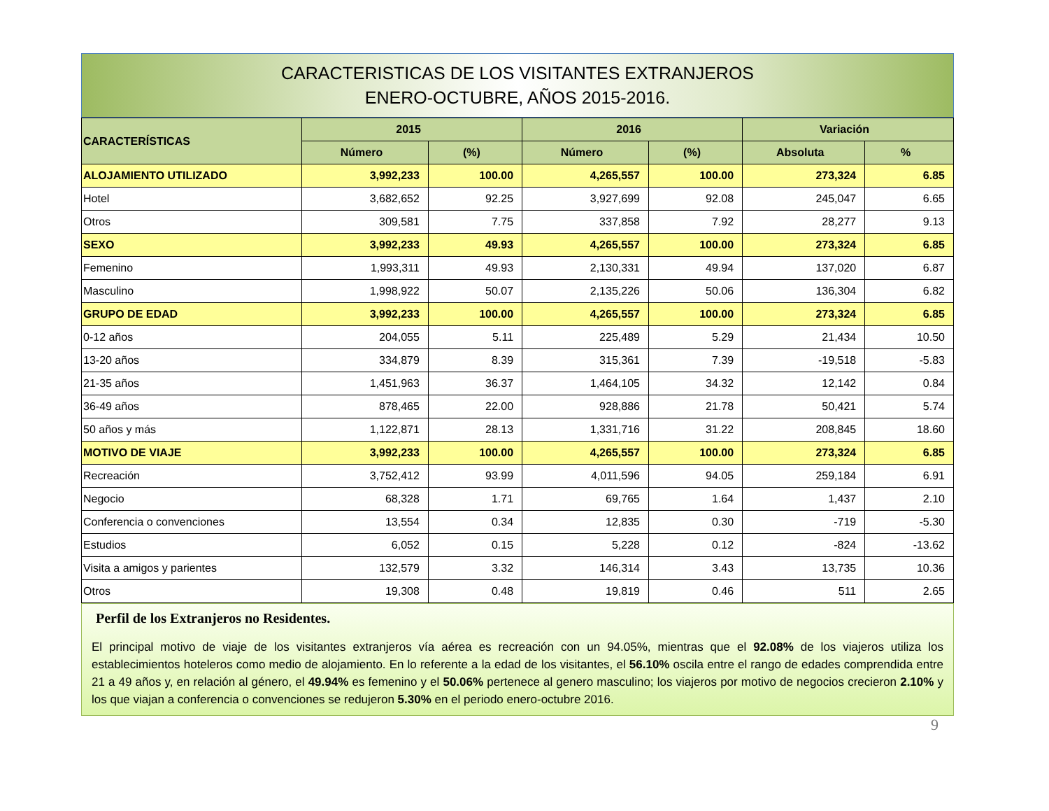CARACTERISTICAS DE LOS VISITANTES EXTRANJEROS
ENERO-OCTUBRE, AÑOS 2015-2016.
| CARACTERÍSTICAS | 2015 | | 2016 | | Variación | |
| --- | --- | --- | --- | --- | --- | --- |
| | Número | (%) | Número | (%) | Absoluta | % |
| ALOJAMIENTO UTILIZADO | 3,992,233 | 100.00 | 4,265,557 | 100.00 | 273,324 | 6.85 |
| Hotel | 3,682,652 | 92.25 | 3,927,699 | 92.08 | 245,047 | 6.65 |
| Otros | 309,581 | 7.75 | 337,858 | 7.92 | 28,277 | 9.13 |
| SEXO | 3,992,233 | 49.93 | 4,265,557 | 100.00 | 273,324 | 6.85 |
| Femenino | 1,993,311 | 49.93 | 2,130,331 | 49.94 | 137,020 | 6.87 |
| Masculino | 1,998,922 | 50.07 | 2,135,226 | 50.06 | 136,304 | 6.82 |
| GRUPO DE EDAD | 3,992,233 | 100.00 | 4,265,557 | 100.00 | 273,324 | 6.85 |
| 0-12 años | 204,055 | 5.11 | 225,489 | 5.29 | 21,434 | 10.50 |
| 13-20 años | 334,879 | 8.39 | 315,361 | 7.39 | -19,518 | -5.83 |
| 21-35 años | 1,451,963 | 36.37 | 1,464,105 | 34.32 | 12,142 | 0.84 |
| 36-49 años | 878,465 | 22.00 | 928,886 | 21.78 | 50,421 | 5.74 |
| 50 años y más | 1,122,871 | 28.13 | 1,331,716 | 31.22 | 208,845 | 18.60 |
| MOTIVO DE VIAJE | 3,992,233 | 100.00 | 4,265,557 | 100.00 | 273,324 | 6.85 |
| Recreación | 3,752,412 | 93.99 | 4,011,596 | 94.05 | 259,184 | 6.91 |
| Negocio | 68,328 | 1.71 | 69,765 | 1.64 | 1,437 | 2.10 |
| Conferencia o convenciones | 13,554 | 0.34 | 12,835 | 0.30 | -719 | -5.30 |
| Estudios | 6,052 | 0.15 | 5,228 | 0.12 | -824 | -13.62 |
| Visita a amigos y parientes | 132,579 | 3.32 | 146,314 | 3.43 | 13,735 | 10.36 |
| Otros | 19,308 | 0.48 | 19,819 | 0.46 | 511 | 2.65 |
Perfil de los Extranjeros no Residentes.
El principal motivo de viaje de los visitantes extranjeros vía aérea es recreación con un 94.05%, mientras que el 92.08% de los viajeros utiliza los establecimientos hoteleros como medio de alojamiento. En lo referente a la edad de los visitantes, el 56.10% oscila entre el rango de edades comprendida entre 21 a 49 años y, en relación al género, el 49.94% es femenino y el 50.06% pertenece al genero masculino; los viajeros por motivo de negocios crecieron 2.10% y los que viajan a conferencia o convenciones se redujeron 5.30% en el periodo enero-octubre 2016.
9